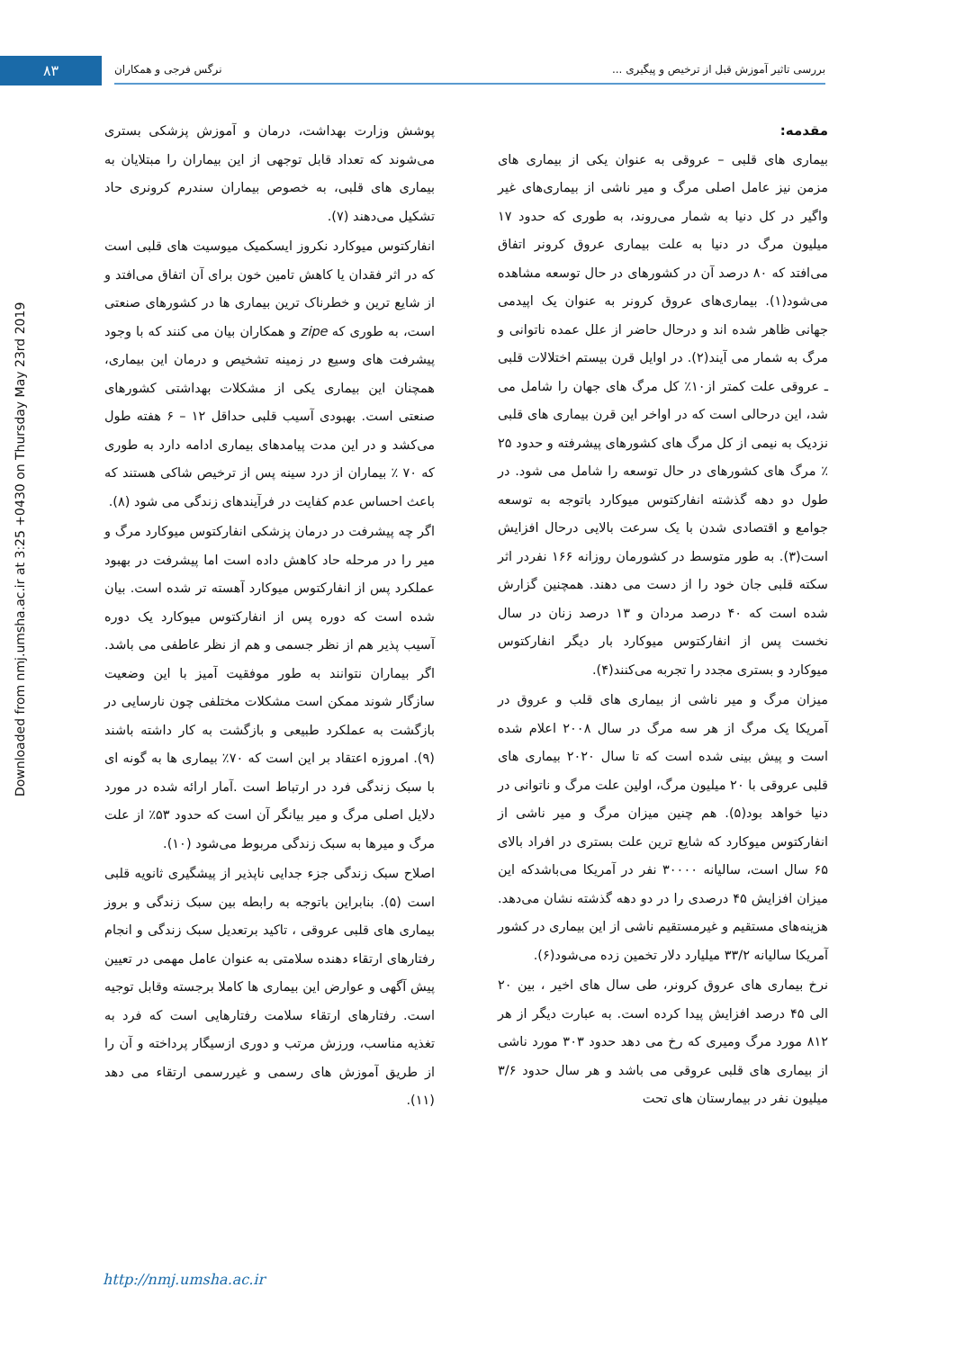۸۳ بررسی تاثیر آموزش قبل از ترخیص و پیگیری ... نرگس فرجی و همکاران
Downloaded from nmj.umsha.ac.ir at 3:25 +0430 on Thursday May 23rd 2019
مقدمه:
بیماری های قلبی – عروقی به عنوان یکی از بیماری های مزمن نیز عامل اصلی مرگ و میر ناشی از بیماری‌های غیر واگیر در کل دنیا به شمار می‌روند، به طوری که حدود ۱۷ میلیون مرگ در دنیا به علت بیماری عروق کرونر اتفاق می‌افتد که ۸۰ درصد آن در کشورهای در حال توسعه مشاهده می‌شود(۱). بیماری‌های عروق کرونر به عنوان یک اپیدمی جهانی ظاهر شده اند و درحال حاضر از علل عمده ناتوانی و مرگ به شمار می آیند(۲). در اوایل قرن بیستم اختلالات قلبی ـ عروقی علت کمتر از۱۰٪ کل مرگ های جهان را شامل می شد، این درحالی است که در اواخر این قرن بیماری های قلبی نزدیک به نیمی از کل مرگ های کشورهای پیشرفته و حدود ۲۵ ٪ مرگ های کشورهای در حال توسعه را شامل می شود. در طول دو دهه گذشته انفارکتوس میوکارد باتوجه به توسعه جوامع و اقتصادی شدن با یک سرعت بالایی درحال افزایش است(۳). به طور متوسط در کشورمان روزانه ۱۶۶ نفردر اثر سکته قلبی جان خود را از دست می دهند. همچنین گزارش شده است که ۴۰ درصد مردان و ۱۳ درصد زنان در سال نخست پس از انفارکتوس میوکارد بار دیگر انفارکتوس میوکارد و بستری مجدد را تجربه می‌کنند(۴).
میزان مرگ و میر ناشی از بیماری های قلب و عروق در آمریکا یک مرگ از هر سه مرگ در سال ۲۰۰۸ اعلام شده است و پیش بینی شده است که تا سال ۲۰۲۰ بیماری های قلبی عروقی با ۲۰ میلیون مرگ، اولین علت مرگ و ناتوانی در دنیا خواهد بود(۵). هم چنین میزان مرگ و میر ناشی از انفارکتوس میوکارد که شایع ترین علت بستری در افراد بالای ۶۵ سال است، سالیانه ۳۰۰۰۰ نفر در آمریکا می‌باشدکه این میزان افزایش ۴۵ درصدی را در دو دهه گذشته نشان می‌دهد. هزینه‌های مستقیم و غیرمستقیم ناشی از این بیماری در کشور آمریکا سالیانه ۳۳/۲ میلیارد دلار تخمین زده می‌شود(۶).
نرخ بیماری های عروق کرونر، طی سال های اخیر ، بین ۲۰ الی ۴۵ درصد افزایش پیدا کرده است. به عبارت دیگر از هر ۸۱۲ مورد مرگ ومیری که رخ می دهد حدود ۳۰۳ مورد ناشی از بیماری های قلبی عروقی می باشد و هر سال حدود ۳/۶ میلیون نفر در بیمارستان های تحت
پوشش وزارت بهداشت، درمان و آموزش پزشکی بستری می‌شوند که تعداد قابل توجهی از این بیماران را مبتلایان به بیماری های قلبی، به خصوص بیماران سندرم کرونری حاد تشکیل می‌دهند (۷).
انفارکتوس میوکارد نکروز ایسکمیک میوسیت های قلبی است که در اثر فقدان یا کاهش تامین خون برای آن اتفاق می‌افتد و از شایع ترین و خطرناک ترین بیماری ها در کشورهای صنعتی است، به طوری که zipe و همکاران بیان می کنند که با وجود پیشرفت های وسیع در زمینه تشخیص و درمان این بیماری، همچنان این بیماری یکی از مشکلات بهداشتی کشورهای صنعتی است. بهبودی آسیب قلبی حداقل ۱۲ – ۶ هفته طول می‌کشد و در این مدت پیامدهای بیماری ادامه دارد به طوری که ۷۰ ٪ بیماران از درد سینه پس از ترخیص شاکی هستند که باعث احساس عدم کفایت در فرآیندهای زندگی می شود (۸).
اگر چه پیشرفت در درمان پزشکی انفارکتوس میوکارد مرگ و میر را در مرحله حاد کاهش داده است اما پیشرفت در بهبود عملکرد پس از انفارکتوس میوکارد آهسته تر شده است. بیان شده است که دوره پس از انفارکتوس میوکارد یک دوره آسیب پذیر هم از نظر جسمی و هم از نظر عاطفی می باشد. اگر بیماران نتوانند به طور موفقیت آمیز با این وضعیت سازگار شوند ممکن است مشکلات مختلفی چون نارسایی در بازگشت به عملکرد طبیعی و بازگشت به کار داشته باشند (۹). امروزه اعتقاد بر این است که ۷۰٪ بیماری ها به گونه ای با سبک زندگی فرد در ارتباط است .آمار ارائه شده در مورد دلایل اصلی مرگ و میر بیانگر آن است که حدود ۵۳٪ از علت مرگ و میرها به سبک زندگی مربوط می‌شود (۱۰).
اصلاح سبک زندگی جزء جدایی ناپذیر از پیشگیری ثانویه قلبی است (۵). بنابراین باتوجه به رابطه بین سبک زندگی و بروز بیماری های قلبی عروقی ، تاکید برتعدیل سبک زندگی و انجام رفتارهای ارتقاء دهنده سلامتی به عنوان عامل مهمی در تعیین پیش آگهی و عوارض این بیماری ها کاملا برجسته وقابل توجیه است. رفتارهای ارتقاء سلامت رفتارهایی است که فرد به تغذیه مناسب، ورزش مرتب و دوری ازسیگار پرداخته و آن را از طریق آموزش های رسمی و غیررسمی ارتقاء می دهد (۱۱).
http://nmj.umsha.ac.ir